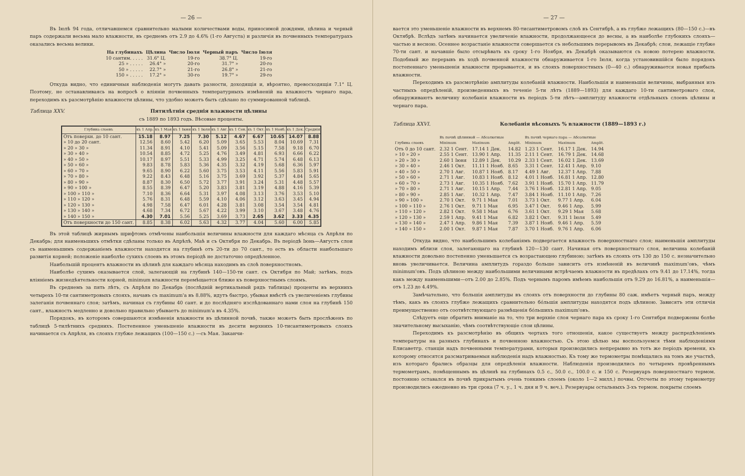— 26 —
Въ Іюлѣ 94 года, отличавшемся сравнительно малыми количествами воды, приносимой дождями, цѣлина и черный паръ содержали весьма мало влажности, въ среднемъ отъ 2.9 до 4.6% (1-го Августа) и различія въ почвенныхъ температурахъ оказались весьма велики.
| На глубинахъ | Цѣлина | Число Іюля | Черный паръ | Число Іюля |
| --- | --- | --- | --- | --- |
| 10 сантим. . . . . | 31.6° Ц. | 19-го | 38.7° Ц. | 19-го |
| 25 » . . . . . | 26.4° » | 20-го | 31.7° » | 20-го |
| 50 » . . . . . | 22.7° » | 21-го | 26.8° » | 21-го |
| 150 » . . . . . | 17.2° » | 30-го | 19.7° » | 29-го |
Откуда видно, что единичныя наблюденія могутъ давать разности, доходящія и, вѣроятно, превосходящія 7.1° Ц. Поэтому, не останавливаясь на вопросѣ о вліяніи почвенныхъ температурныхъ измѣненій на влажность чернаго пара, переходимъ къ разсмотрѣнію влажности цѣлины, что удобно можетъ быть сдѣлано по суммированной таблицѣ.
Таблица XXV. Пятилѣтнія среднія влажности цѣлины
съ 1889 по 1893 годъ. Вѣсовые проценты.
| Глубина слоевъ | къ 1 Апр. | къ 1 Мая | къ 1 Іюня | къ 1 Іюля | къ 1 Авг. | къ 1 Сен. | къ 1 Окт. | къ 1 Нояб. | къ 1 Дек. | Среднія |
| --- | --- | --- | --- | --- | --- | --- | --- | --- | --- | --- |
| Отъ поверхн. до 10 сант. | 15.18 | 8.97 | 7.25 | 7.30 | 5.12 | 4.67 | 6.67 | 10.65 | 14.07 | 8.88 |
| » 10 до 20 сант. | 12.56 | 8.60 | 5.42 | 6.20 | 5.09 | 3.65 | 5.53 | 8.04 | 10.69 | 7.31 |
| » 20 » 30 » | 11.34 | 8.91 | 4.10 | 5.41 | 5.09 | 3.56 | 5.15 | 7.58 | 9.18 | 6.70 |
| » 30 » 40 » | 10.54 | 8.85 | 4.72 | 5.25 | 4.76 | 3.49 | 4.81 | 6.93 | 6.66 | 6.22 |
| » 40 » 50 » | 10.17 | 8.97 | 5.51 | 5.33 | 4.99 | 3.25 | 4.71 | 5.74 | 6.48 | 6.13 |
| » 50 » 60 » | 9.83 | 8.78 | 5.83 | 5.36 | 4.35 | 3.32 | 4.19 | 5.68 | 6.36 | 5.97 |
| » 60 » 70 » | 9.65 | 8.90 | 6.22 | 5.60 | 3.75 | 3.53 | 4.11 | 5.56 | 5.83 | 5.91 |
| » 70 » 80 » | 9.22 | 8.43 | 6.48 | 5.16 | 3.75 | 3.69 | 3.92 | 5.37 | 4.84 | 5.65 |
| » 80 » 90 » | 8.87 | 8.30 | 6.50 | 5.72 | 3.77 | 3.91 | 3.24 | 5.31 | 4.48 | 5.57 |
| » 90 » 100 » | 8.55 | 8.39 | 6.47 | 5.20 | 3.83 | 3.81 | 3.19 | 4.88 | 4.16 | 5.39 |
| » 100 » 110 » | 7.10 | 8.36 | 6.64 | 5.31 | 3.97 | 4.08 | 3.13 | 3.76 | 3.53 | 5.10 |
| » 110 » 120 » | 5.76 | 8.31 | 6.48 | 5.59 | 4.10 | 4.06 | 3.12 | 3.63 | 3.45 | 4.94 |
| » 120 » 130 » | 4.98 | 7.58 | 6.47 | 6.01 | 4.28 | 3.81 | 3.08 | 3.54 | 3.54 | 4.81 |
| » 130 » 140 » | 4.68 | 7.34 | 6.72 | 5.67 | 4.22 | 3.99 | 3.10 | 3.67 | 3.48 | 4.76 |
| » 140 » 150 » | 4.30 | 7.01 | 5.56 | 5.25 | 3.69 | 3.73 | 2.65 | 3.62 | 3.33 | 4.35 |
| Отъ поверхности до 150 сант. | 8.85 | 8.38 | 6.02 | 5.63 | 4.32 | 3.77 | 4.04 | 5.60 | 6.00 | 5.85 |
Въ этой таблицѣ жирнымъ шрифтомъ отмѣчены наибольшія величины влажности для каждаго мѣсяца съ Апрѣля по Декабрь; для наименьшихъ отмѣтки сдѣланы только въ Апрѣлѣ, Маѣ и съ Октября по Декабрь. Въ періодѣ Іюнь—Августъ слои съ наименьшимъ содержаніемъ влажности находятся на глубинѣ отъ 20-ти до 70 сант., то есть въ области наибольшаго развитія корней; положеніе наиболѣе сухихъ слоевъ въ этомъ періодѣ не достаточно опредѣленное.
Наибольшій процентъ влажности въ цѣлинѣ для каждаго мѣсяца находимъ въ слоѣ поверхностномъ.
Наиболѣе сухимъ оказывается слой, залегающій на глубинѣ 140—150-ти сант. съ Октября по Май; затѣмъ, подъ вліяніемъ жизнедѣятельности корней, minimum влажности перемѣщается ближе къ поверхностнымъ слоямъ.
Въ среднемъ за пять лѣтъ, съ Апрѣля по Декабрь (послѣдній вертикальный рядъ таблицы) проценты въ верхнихъ четырехъ 10-ти сантиметровыхъ слояхъ, начавъ съ maximum'а въ 8.88%, идутъ быстро, убывая вмѣстѣ съ увеличеніемъ глубины залеганія почвеннаго слоя; затѣмъ, начиная съ глубины 40 сант. и до послѣдняго изслѣдованнаго нами слоя на глубинѣ 150 сант., влажность медленно и довольно правильно убываетъ до minimum'а въ 4.35%.
Порядокъ, въ которомъ совершаются измѣненія влажности въ цѣлинной почвѣ, также можетъ быть прослѣженъ по таблицѣ 5-тилѣтнихъ среднихъ. Постепенное уменьшеніе влажности въ десяти верхнихъ 10-тисантиметровыхъ слояхъ начинается съ Апрѣля, въ слояхъ глубже лежащихъ (100—150 с.) —съ Мая. Заканчи-
— 27 —
вается это уменьшеніе влажности въ верхнемъ 80-тисантиметровомъ слоѣ въ Сентябрѣ, а въ глубже лежащихъ (80—150 с.)—въ Октябрѣ. Вслѣдъ затѣмъ начинается увеличеніе влажности, продолжающееся до весны, а въ наиболѣе глубокихъ слояхъ—частью и весною. Осеннее возрастаніе влажности совершается съ небольшимъ перерывомъ въ Декабрѣ; слои, лежащіе глубже 70-ти сант. и начавшіе было отсырѣвать къ сроку 1-го Ноября, въ Декабрѣ оказываются съ новою потерею влажности. Подобный же перерывъ въ ходѣ почвенной влажности обнаруживается 1-го Іюля, когда установившійся было порядокъ постепеннаго уменьшенія влажности прерывается, и въ слояхъ поверхностныхъ (0—40 с.) обнаруживается новая прибыль влажности.
Переходимъ къ разсмотрѣнію амплитуды колебаній влажности. Наибольшія и наименьшія величины, выбранныя изъ частныхъ опредѣленій, произведенныхъ въ теченіе 5-ти лѣтъ (1889—1893) для каждаго 10-ти сантиметроваго слоя, обнаруживаютъ величину колебанія влажности въ періодъ 5-ти лѣтъ—амплитуду влажности отдѣльныхъ слоевъ цѣлины и чернаго пара.
Таблица XXVI. Колебанія вѣсовыхъ % влажности (1889—1893 г.)
| | Въ почвѣ цѣлинной — Абсолютные | | | Въ почвѣ чернаго пара — Абсолютные | | |
| --- | --- | --- | --- | --- | --- | --- |
| Глубина слоевъ | Minimum | Maximum | Amplit. | Minimum | Maximum | Amplit. |
| Отъ 0 до 10 сант. | 2.32 1 Сент. | 17.14 1 Дек. | 14.82 | 1.23 1 Сент. | 16.17 1 Дек. | 14.94 |
| » 10 » 20 » | 2.55 1 Сент. | 13.90 1 Апр. | 11.35 | 2.11 1 Сент. | 16.79 1 Дек. | 14.68 |
| » 20 » 30 » | 2.60 1 Іюня | 12.89 1 Дек. | 10.29 | 2.33 1 Сент. | 16.02 1 Дек. | 13.69 |
| » 30 » 40 » | 2.46 1 Окт. | 11.11 1 Нояб. | 8.65 | 3.31 1 Сент. | 12.41 1 Апр. | 9.10 |
| » 40 » 50 » | 2.70 1 Авг. | 10.87 1 Нояб. | 8.17 | 4.49 1 Авг. | 12.37 1 Апр. | 7.88 |
| » 50 » 60 » | 2.71 1 Авг. | 10.83 1 Нояб. | 8.12 | 4.01 1 Нояб. | 16.81 1 Апр. | 12.80 |
| » 60 » 70 » | 2.73 1 Авг. | 10.35 1 Нояб. | 7.62 | 3.91 1 Нояб. | 15.70 1 Апр. | 11.79 |
| » 70 » 80 » | 2.71 1 Авг. | 10.15 1 Апр. | 7.44 | 3.76 1 Нояб. | 12.81 1 Апр. | 9.05 |
| » 80 » 90 » | 2.85 1 Авг. | 10.32 1 Апр. | 7.47 | 3.84 1 Нояб. | 11.10 1 Апр. | 7.26 |
| » 90 » 100 » | 2.70 1 Окт. | 9.71 1 Мая | 7.01 | 3.73 1 Окт. | 9.77 1 Апр. | 6.04 |
| » 100 » 110 » | 2.76 1 Окт. | 9.71 1 Мая | 6.95 | 3.47 1 Окт. | 9.46 1 Апр. | 5.99 |
| » 110 » 120 » | 2.82 1 Окт. | 9.58 1 Мая | 6.76 | 3.61 1 Окт. | 9.29 1 Мая | 5.68 |
| » 120 » 130 » | 2.59 1 Апр. | 9.41 1 Мая | 6.82 | 3.82 1 Окт. | 9.31 1 Іюля | 5.49 |
| » 130 » 140 » | 2.47 1 Апр. | 9.86 1 Мая | 7.39 | 3.87 1 Нояб. | 9.46 1 Апр. | 5.59 |
| » 140 » 150 » | 2.00 1 Окт. | 9.87 1 Мая | 7.87 | 3.70 1 Нояб. | 9.76 1 Апр. | 6.06 |
Откуда видно, что наибольшимъ колебаніямъ подвергается влажность поверхностнаго слоя; наименьшія амплитуды находимъ вблизи слоя, залегающаго на глубинѣ 120—130 сант. Начиная отъ поверхностнаго слоя, величина колебаній влажности довольно постепенно уменьшается съ возрастающею глубиною; затѣмъ въ слояхъ отъ 130 до 150 с. незначительно вновь увеличивается. Величина амплитудъ гораздо больше зависитъ отъ измѣненій въ величинѣ maximum'овъ, чѣмъ minimum'овъ. Подъ цѣлиною между наибольшими величинами встрѣчаемъ влажности въ предѣлахъ отъ 9.41 до 17.14%, тогда какъ между наименьшими—отъ 2.00 до 2.85%. Подъ чернымъ паромъ имѣемъ наибольшія отъ 9.29 до 16.81%, а наименьшія—отъ 1.23 до 4.49%.
Замѣчательно, что большія амплитуды въ слояхъ отъ поверхности до глубины 80 саж. имѣетъ черный паръ, между тѣмъ, какъ въ слояхъ глубже лежащихъ сравнительно бо́льшія амплитуды находятся подъ цѣлиною. Зависятъ эти отличія преимущественно отъ соотвѣтствующаго размѣщенія бо́льшихъ maximum'овъ.
Слѣдуетъ еще обратить вниманіе на то, что три верхніе слоя чернаго пара къ сроку 1-го Сентября подвержены болѣе значительному высыханію, чѣмъ соотвѣтствующіе слои цѣлины.
Переходимъ къ разсмотрѣнію въ общихъ чертахъ того отношенія, какое существуетъ между распредѣленіемъ температуры на разныхъ глубинахъ и почвенною влажностью. Съ этою цѣлью мы воспользуемся тѣми наблюденіями Елисаветгр. станціи надъ почвенными температурами, которыя производились непрерывно въ тотъ же періодъ времени, къ которому относятся разсматриваемыя наблюденія надъ влажностью. Къ тому же термометры помѣщались на томъ же участкѣ, изъ котораго брались образцы для опредѣленія влажности. Наблюденія производились по четыремъ провѣреннымъ термометрамъ, помѣщеннымъ въ цѣлинѣ на глубинахъ 0.5 с., 50.0 с., 100.0 с. и 150 с. Резервуаръ поверхностнаго термом. постоянно оставался въ почвѣ прикрытымъ очень тонкимъ слоемъ (около 1—2 милл.) почвы. Отсчеты по этому термометру производились ежедневно въ три срока (7 ч. у., 1 ч. дня и 9 ч. веч.). Резервуары остальныхъ 3-хъ термом. покрыты слоемъ